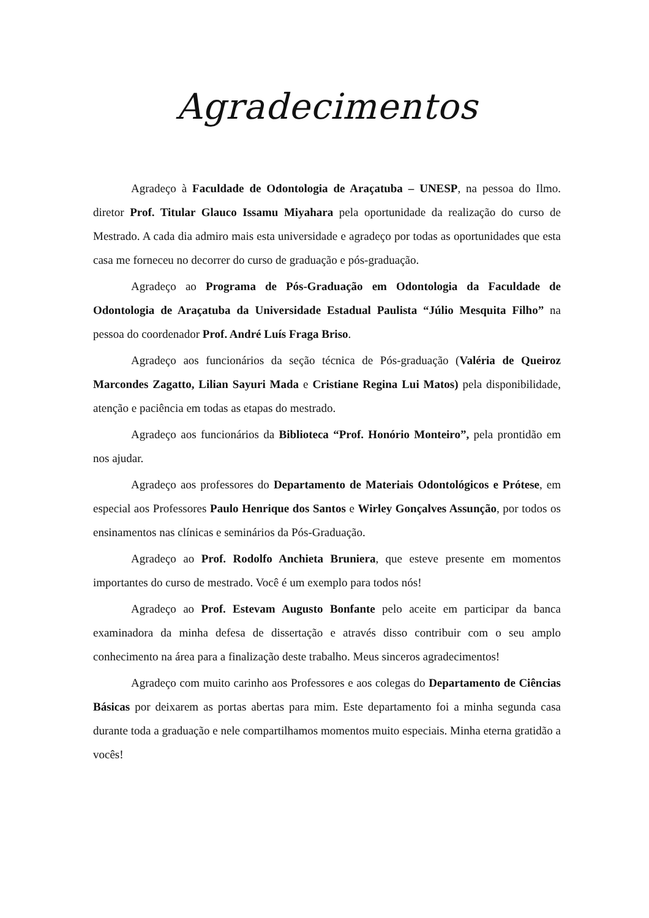Agradecimentos
Agradeço à Faculdade de Odontologia de Araçatuba – UNESP, na pessoa do Ilmo. diretor Prof. Titular Glauco Issamu Miyahara pela oportunidade da realização do curso de Mestrado. A cada dia admiro mais esta universidade e agradeço por todas as oportunidades que esta casa me forneceu no decorrer do curso de graduação e pós-graduação.
Agradeço ao Programa de Pós-Graduação em Odontologia da Faculdade de Odontologia de Araçatuba da Universidade Estadual Paulista “Júlio Mesquita Filho” na pessoa do coordenador Prof. André Luís Fraga Briso.
Agradeço aos funcionários da seção técnica de Pós-graduação (Valéria de Queiroz Marcondes Zagatto, Lilian Sayuri Mada e Cristiane Regina Lui Matos) pela disponibilidade, atenção e paciência em todas as etapas do mestrado.
Agradeço aos funcionários da Biblioteca “Prof. Honório Monteiro”, pela prontidão em nos ajudar.
Agradeço aos professores do Departamento de Materiais Odontológicos e Prótese, em especial aos Professores Paulo Henrique dos Santos e Wirley Gonçalves Assunção, por todos os ensinamentos nas clínicas e seminários da Pós-Graduação.
Agradeço ao Prof. Rodolfo Anchieta Bruniera, que esteve presente em momentos importantes do curso de mestrado. Você é um exemplo para todos nós!
Agradeço ao Prof. Estevam Augusto Bonfante pelo aceite em participar da banca examinadora da minha defesa de dissertação e através disso contribuir com o seu amplo conhecimento na área para a finalização deste trabalho. Meus sinceros agradecimentos!
Agradeço com muito carinho aos Professores e aos colegas do Departamento de Ciências Básicas por deixarem as portas abertas para mim. Este departamento foi a minha segunda casa durante toda a graduação e nele compartilhamos momentos muito especiais. Minha eterna gratidão a vocês!